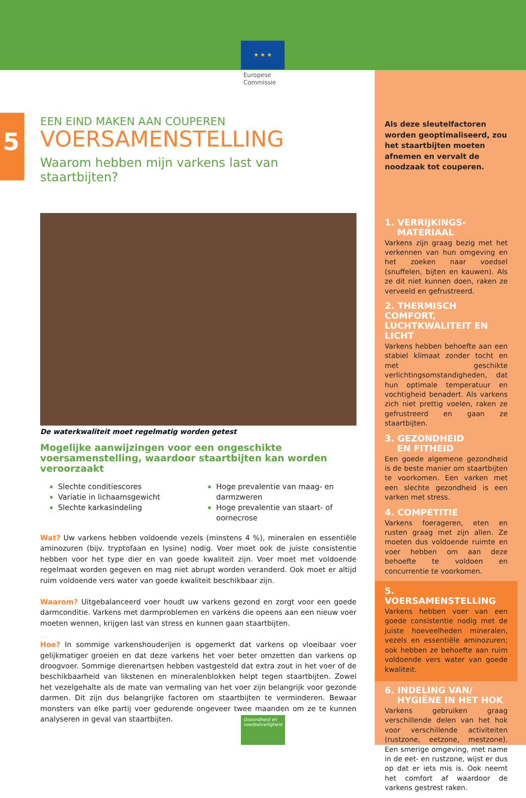★ ★ ★
Europese
Commissie
5
EEN EIND MAKEN AAN COUPEREN
VOERSAMENSTELLING
Waarom hebben mijn varkens last van staartbijten?
De waterkwaliteit moet regelmatig worden getest
Mogelijke aanwijzingen voor een ongeschikte voersamenstelling, waardoor staartbijten kan worden veroorzaakt
Slechte conditiescores
Variatie in lichaamsgewicht
Slechte karkasindeling
Hoge prevalentie van maag- en darmzweren
Hoge prevalentie van staart- of oornecrose
Wat? Uw varkens hebben voldoende vezels (minstens 4 %), mineralen en essentiële aminozuren (bijv. tryptofaan en lysine) nodig. Voer moet ook de juiste consistentie hebben voor het type dier en van goede kwaliteit zijn. Voer moet met voldoende regelmaat worden gegeven en mag niet abrupt worden veranderd. Ook moet er altijd ruim voldoende vers water van goede kwaliteit beschikbaar zijn.
Waarom? Uitgebalanceerd voer houdt uw varkens gezond en zorgt voor een goede darmconditie. Varkens met darmproblemen en varkens die opeens aan een nieuw voer moeten wennen, krijgen last van stress en kunnen gaan staartbijten.
Hoe? In sommige varkenshouderijen is opgemerkt dat varkens op vloeibaar voer gelijkmatiger groeien en dat deze varkens het voer beter omzetten dan varkens op droogvoer. Sommige dierenartsen hebben vastgesteld dat extra zout in het voer of de beschikbaarheid van likstenen en mineralenblokken helpt tegen staartbijten. Zowel het vezelgehalte als de mate van vermaling van het voer zijn belangrijk voor gezonde darmen. Dit zijn dus belangrijke factoren om staartbijten te verminderen. Bewaar monsters van elke partij voer gedurende ongeveer twee maanden om ze te kunnen analyseren in geval van staartbijten.
Als deze sleutelfactoren worden geoptimaliseerd, zou het staartbijten moeten afnemen en vervalt de noodzaak tot couperen.
1. VERRIJKINGS-
MATERIAAL
Varkens zijn graag bezig met het verkennen van hun omgeving en het zoeken naar voedsel (snuffelen, bijten en kauwen). Als ze dit niet kunnen doen, raken ze verveeld en gefrustreerd.
2. THERMISCH COMFORT, LUCHTKWALITEIT EN LICHT
Varkens hebben behoefte aan een stabiel klimaat zonder tocht en met geschikte verlichtingsomstandigheden, dat hun optimale temperatuur en vochtigheid benadert. Als varkens zich niet prettig voelen, raken ze gefrustreerd en gaan ze staartbijten.
3. GEZONDHEID
EN FITHEID
Een goede algemene gezondheid is de beste manier om staartbijten te voorkomen. Een varken met een slechte gezondheid is een varken met stress.
4. COMPETITIE
Varkens foerageren, eten en rusten graag met zijn allen. Ze moeten dus voldoende ruimte en voer hebben om aan deze behoefte te voldoen en concurrentie te voorkomen.
5. VOERSAMENSTELLING
Varkens hebben voer van een goede consistentie nodig met de juiste hoeveelheden mineralen, vezels en essentiële aminozuren; ook hebben ze behoefte aan ruim voldoende vers water van goede kwaliteit.
6. INDELING VAN/
HYGIËNE IN HET HOK
Varkens gebruiken graag verschillende delen van het hok voor verschillende activiteiten (rustzone, eetzone, mestzone). Een smerige omgeving, met name in de eet- en rustzone, wijst er dus op dat er iets mis is. Ook neemt het comfort af waardoor de varkens gestrest raken.
Gezondheid en voedselveiligheid